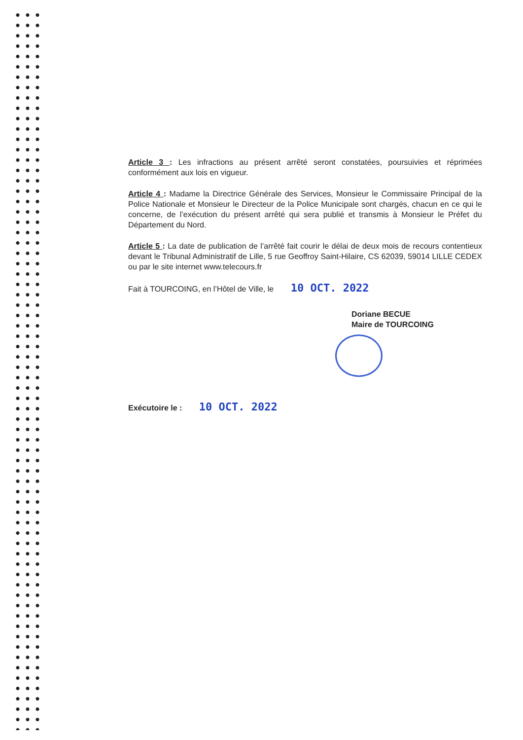Article 3 : Les infractions au présent arrêté seront constatées, poursuivies et réprimées conformément aux lois en vigueur.
Article 4 : Madame la Directrice Générale des Services, Monsieur le Commissaire Principal de la Police Nationale et Monsieur le Directeur de la Police Municipale sont chargés, chacun en ce qui le concerne, de l’exécution du présent arrêté qui sera publié et transmis à Monsieur le Préfet du Département du Nord.
Article 5 : La date de publication de l’arrêté fait courir le délai de deux mois de recours contentieux devant le Tribunal Administratif de Lille, 5 rue Geoffroy Saint-Hilaire, CS 62039, 59014 LILLE CEDEX ou par le site internet www.telecours.fr
Fait à TOURCOING, en l’Hôtel de Ville, le 10 OCT. 2022
Doriane BECUE
Maire de TOURCOING
Exécutoire le : 10 OCT. 2022